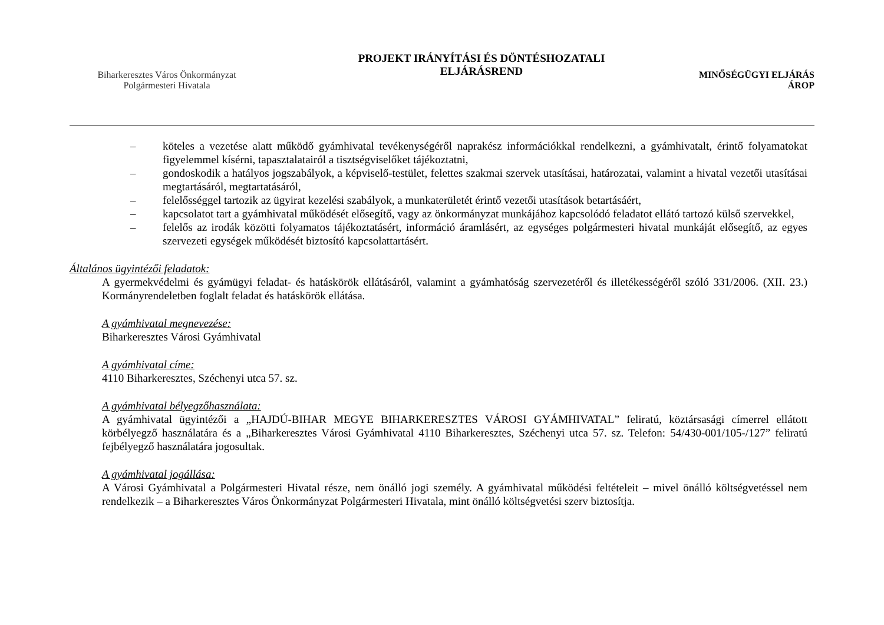Biharkeresztes Város Önkormányzat
Polgármesteri Hivatala
PROJEKT IRÁNYÍTÁSI ÉS DÖNTÉSHOZATALI
ELJÁRÁSREND
MINŐSÉGÜGYI ELJÁRÁS
ÁROP
– köteles a vezetése alatt működő gyámhivatal tevékenységéről naprakész információkkal rendelkezni, a gyámhivatalt, érintő folyamatokat figyelemmel kísérni, tapasztalatairól a tisztségviselőket tájékoztatni,
– gondoskodik a hatályos jogszabályok, a képviselő-testület, felettes szakmai szervek utasításai, határozatai, valamint a hivatal vezetői utasításai megtartásáról, megtartatásáról,
– felelősséggel tartozik az ügyirat kezelési szabályok, a munkaterületét érintő vezetői utasítások betartásáért,
– kapcsolatot tart a gyámhivatal működését elősegítő, vagy az önkormányzat munkájához kapcsolódó feladatot ellátó tartozó külső szervekkel,
– felelős az irodák közötti folyamatos tájékoztatásért, információ áramlásért, az egységes polgármesteri hivatal munkáját elősegítő, az egyes szervezeti egységek működését biztosító kapcsolattartásért.
Általános ügyintézői feladatok:
A gyermekvédelmi és gyámügyi feladat- és hatáskörök ellátásáról, valamint a gyámhatóság szervezetéről és illetékességéről szóló 331/2006. (XII. 23.) Kormányrendeletben foglalt feladat és hatáskörök ellátása.
A gyámhivatal megnevezése:
Biharkeresztes Városi Gyámhivatal
A gyámhivatal címe:
4110 Biharkeresztes, Széchenyi utca 57. sz.
A gyámhivatal bélyegzőhasználata:
A gyámhivatal ügyintézői a „HAJDÚ-BIHAR MEGYE BIHARKERESZTES VÁROSI GYÁMHIVATAL” feliratú, köztársasági címerrel ellátott körbélyegző használatára és a „Biharkeresztes Városi Gyámhivatal 4110 Biharkeresztes, Széchenyi utca 57. sz. Telefon: 54/430-001/105-/127” feliratú fejbélyegző használatára jogosultak.
A gyámhivatal jogállása:
A Városi Gyámhivatal a Polgármesteri Hivatal része, nem önálló jogi személy. A gyámhivatal működési feltételeit – mivel önálló költségvetéssel nem rendelkezik – a Biharkeresztes Város Önkormányzat Polgármesteri Hivatala, mint önálló költségvetési szerv biztosítja.